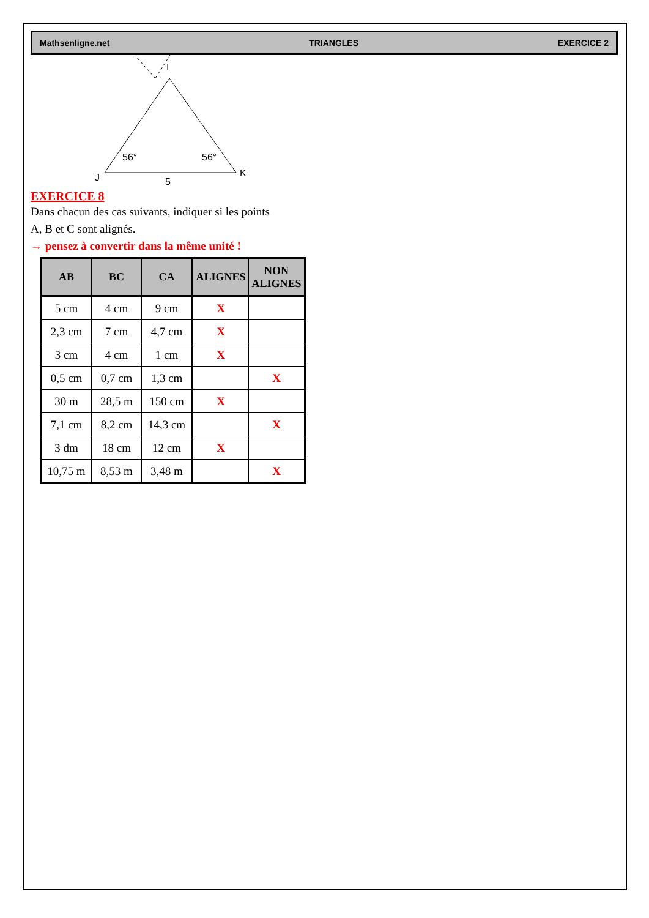Mathsenligne.net TRIANGLES EXERCICE 2
I
J
K
5
56°
56°
EXERCICE 8
Dans chacun des cas suivants, indiquer si les points
A, B et C sont alignés.
→ pensez à convertir dans la même unité !
| AB | BC | CA | ALIGNES | NON ALIGNES |
| --- | --- | --- | --- | --- |
| 5 cm | 4 cm | 9 cm | X | |
| 2,3 cm | 7 cm | 4,7 cm | X | |
| 3 cm | 4 cm | 1 cm | X | |
| 0,5 cm | 0,7 cm | 1,3 cm | | X |
| 30 m | 28,5 m | 150 cm | X | |
| 7,1 cm | 8,2 cm | 14,3 cm | | X |
| 3 dm | 18 cm | 12 cm | X | |
| 10,75 m | 8,53 m | 3,48 m | | X |